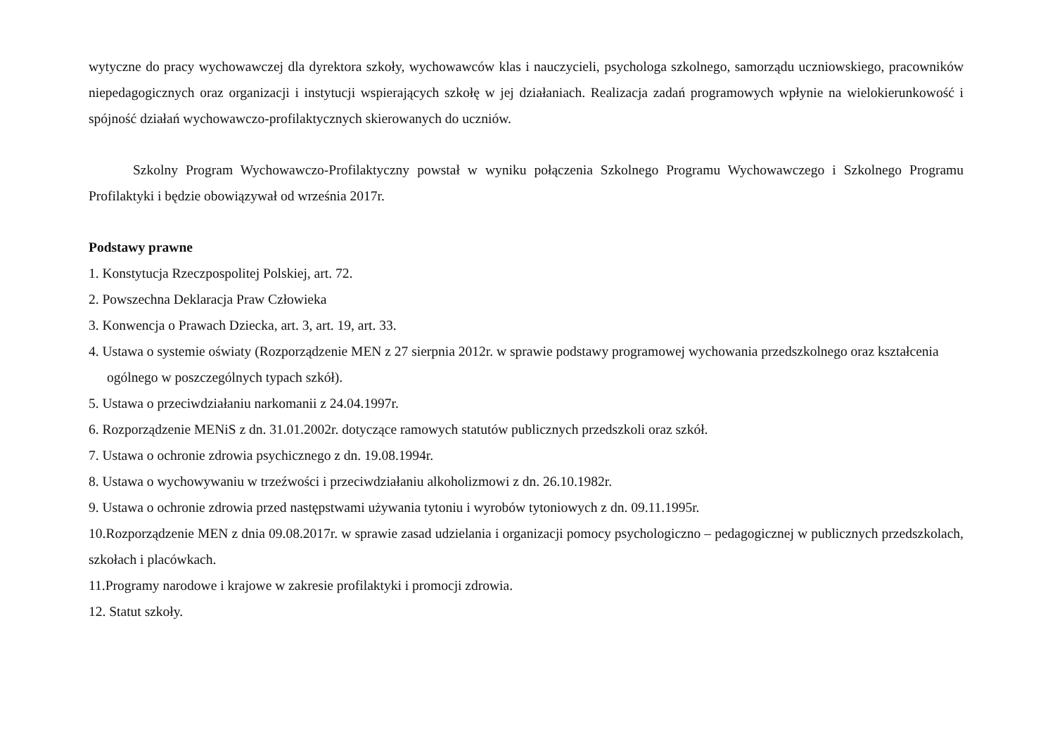wytyczne do pracy wychowawczej dla dyrektora szkoły, wychowawców klas i nauczycieli, psychologa szkolnego, samorządu uczniowskiego, pracowników niepedagogicznych oraz organizacji i instytucji wspierających szkołę w jej działaniach. Realizacja zadań programowych wpłynie na wielokierunkowość i spójność działań wychowawczo-profilaktycznych skierowanych do uczniów.
Szkolny Program Wychowawczo-Profilaktyczny powstał w wyniku połączenia Szkolnego Programu Wychowawczego i Szkolnego Programu Profilaktyki i będzie obowiązywał od września 2017r.
Podstawy prawne
1. Konstytucja Rzeczpospolitej Polskiej, art. 72.
2. Powszechna Deklaracja Praw Człowieka
3. Konwencja o Prawach Dziecka, art. 3, art. 19, art. 33.
4. Ustawa o systemie oświaty (Rozporządzenie MEN z 27 sierpnia 2012r. w sprawie podstawy programowej wychowania przedszkolnego oraz kształcenia ogólnego w poszczególnych typach szkół).
5. Ustawa o przeciwdziałaniu narkomanii z 24.04.1997r.
6. Rozporządzenie MENiS z dn. 31.01.2002r. dotyczące ramowych statutów publicznych przedszkoli oraz szkół.
7. Ustawa o ochronie zdrowia psychicznego z dn. 19.08.1994r.
8. Ustawa o wychowywaniu w trzeźwości i przeciwdziałaniu alkoholizmowi z dn. 26.10.1982r.
9. Ustawa o ochronie zdrowia przed następstwami używania tytoniu i wyrobów tytoniowych z dn. 09.11.1995r.
10.Rozporządzenie MEN z dnia 09.08.2017r. w sprawie zasad udzielania i organizacji pomocy psychologiczno – pedagogicznej w publicznych przedszkolach, szkołach i placówkach.
11.Programy narodowe i krajowe w zakresie profilaktyki i promocji zdrowia.
12. Statut szkoły.